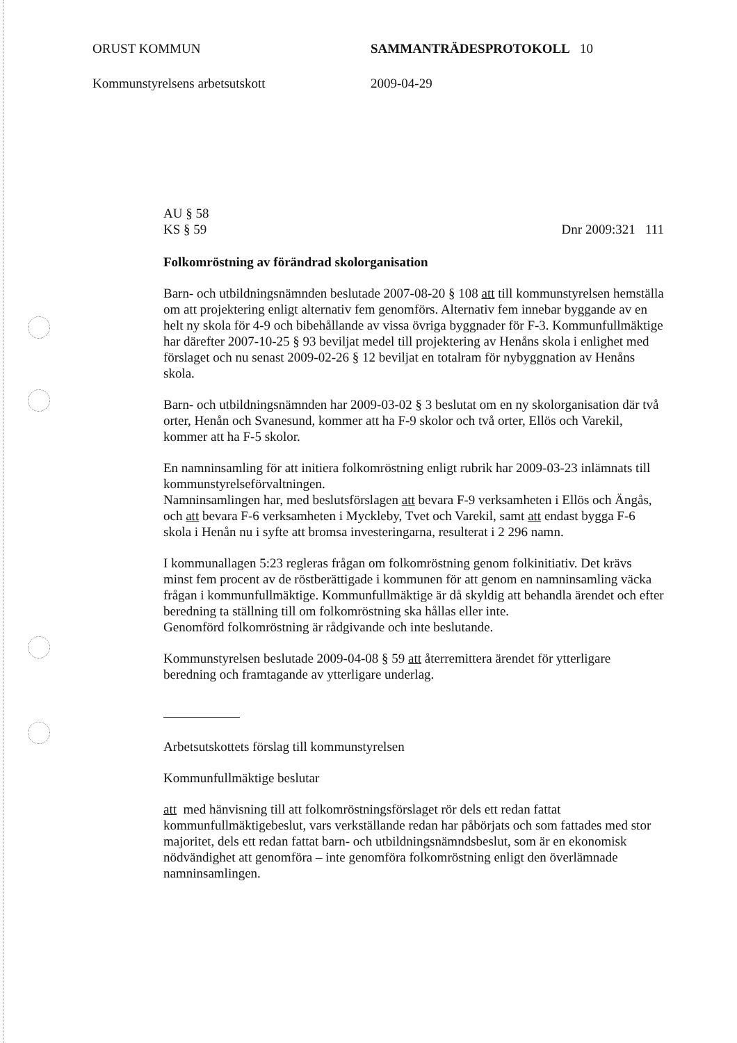ORUST KOMMUN SAMMANTRÄDESPROTOKOLL 10
Kommunstyrelsens arbetsutskott 2009-04-29
AU § 58
KS § 59
Dnr 2009:321 111
Folkomröstning av förändrad skolorganisation
Barn- och utbildningsnämnden beslutade 2007-08-20 § 108 att till kommunstyrelsen hemställa om att projektering enligt alternativ fem genomförs. Alternativ fem innebar byggande av en helt ny skola för 4-9 och bibehållande av vissa övriga byggnader för F-3. Kommunfullmäktige har därefter 2007-10-25 § 93 beviljat medel till projektering av Henåns skola i enlighet med förslaget och nu senast 2009-02-26 § 12 beviljat en totalram för nybyggnation av Henåns skola.
Barn- och utbildningsnämnden har 2009-03-02 § 3 beslutat om en ny skolorganisation där två orter, Henån och Svanesund, kommer att ha F-9 skolor och två orter, Ellös och Varekil, kommer att ha F-5 skolor.
En namninsamling för att initiera folkomröstning enligt rubrik har 2009-03-23 inlämnats till kommunstyrelseförvaltningen.
Namninsamlingen har, med beslutsförslagen att bevara F-9 verksamheten i Ellös och Ängås, och att bevara F-6 verksamheten i Myckleby, Tvet och Varekil, samt att endast bygga F-6 skola i Henån nu i syfte att bromsa investeringarna, resulterat i 2 296 namn.
I kommunallagen 5:23 regleras frågan om folkomröstning genom folkinitiativ. Det krävs minst fem procent av de röstberättigade i kommunen för att genom en namninsamling väcka frågan i kommunfullmäktige. Kommunfullmäktige är då skyldig att behandla ärendet och efter beredning ta ställning till om folkomröstning ska hållas eller inte.
Genomförd folkomröstning är rådgivande och inte beslutande.
Kommunstyrelsen beslutade 2009-04-08 § 59 att återremittera ärendet för ytterligare beredning och framtagande av ytterligare underlag.
Arbetsutskottets förslag till kommunstyrelsen
Kommunfullmäktige beslutar
att med hänvisning till att folkomröstningsförslaget rör dels ett redan fattat kommunfullmäktigebeslut, vars verkställande redan har påbörjats och som fattades med stor majoritet, dels ett redan fattat barn- och utbildningsnämndsbeslut, som är en ekonomisk nödvändighet att genomföra – inte genomföra folkomröstning enligt den överlämnade namninsamlingen.